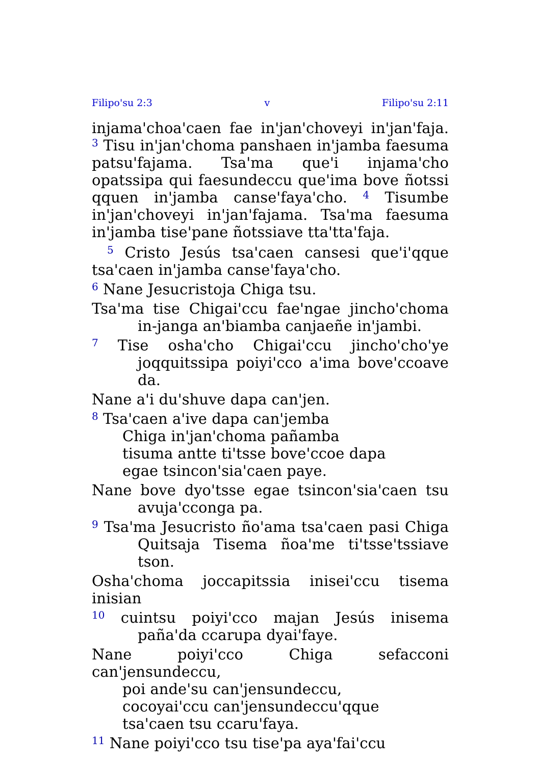Filipo'su 2:3 v Filipo'su 2:11
injama'choa'caen fae in'jan'choveyi in'jan'faja. <sup>3</sup> Tisu in'jan'choma panshaen in'jamba faesuma patsu'fajama. Tsa'ma que'i injama'cho opatssipa qui faesundeccu que'ima bove ñotssi qquen in'jamba canse'faya'cho. <sup>4</sup> Tisumbe in'jan'choveyi in'jan'fajama. Tsa'ma faesuma in'jamba tise'pane ñotssiave tta'tta'faja.
<sup>5</sup> Cristo Jesús tsa'caen cansesi que'i'qque tsa'caen in'jamba canse'faya'cho.
<sup>6</sup> Nane Jesucristoja Chiga tsu.
Tsa'ma tise Chigai'ccu fae'ngae jincho'choma in-janga an'biamba canjaeñe in'jambi.
<sup>7</sup> Tise osha'cho Chigai'ccu jincho'cho'ye joqquitssipa poiyi'cco a'ima bove'ccoave da.
Nane a'i du'shuve dapa can'jen.
<sup>8</sup> Tsa'caen a'ive dapa can'jemba
Chiga in'jan'choma pañamba
tisuma antte ti'tsse bove'ccoe dapa
egae tsincon'sia'caen paye.
Nane bove dyo'tsse egae tsincon'sia'caen tsu avuja'cconga pa.
<sup>9</sup> Tsa'ma Jesucristo ño'ama tsa'caen pasi Chiga Quitsaja Tisema ñoa'me ti'tsse'tssiave tson.
Osha'choma joccapitssia inisei'ccu tisema inisian
<sup>10</sup> cuintsu poiyi'cco majan Jesús inisema paña'da ccarupa dyai'faye.
Nane poiyi'cco Chiga sefacconi can'jensundeccu,
poi ande'su can'jensundeccu,
cocoyai'ccu can'jensundeccu'qque
tsa'caen tsu ccaru'faya.
<sup>11</sup> Nane poiyi'cco tsu tise'pa aya'fai'ccu